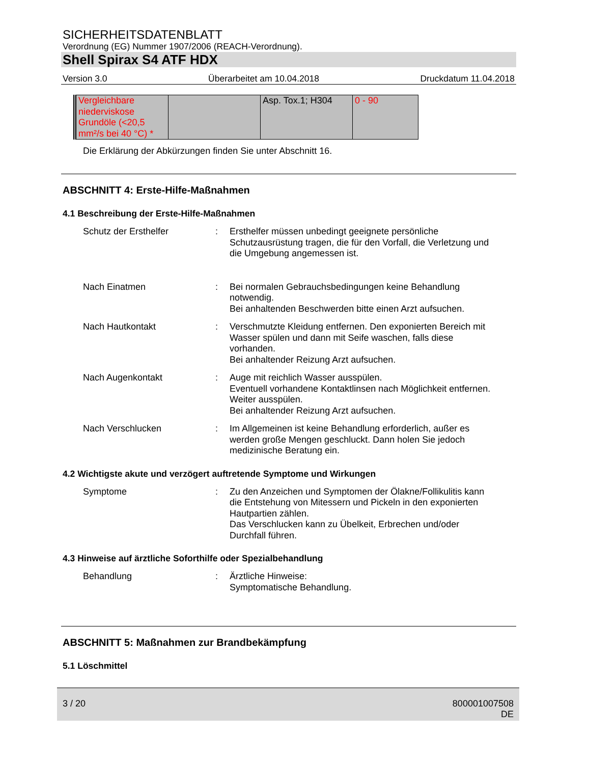SICHERHEITSDATENBLATT
Verordnung (EG) Nummer 1907/2006 (REACH-Verordnung).
Shell Spirax S4 ATF HDX
Version 3.0 Überarbeitet am 10.04.2018 Druckdatum 11.04.2018
| Vergleichbare niederviskose Grundöle (<20,5 mm²/s bei 40 °C) * | | Asp. Tox.1; H304 | 0 - 90 |
Die Erklärung der Abkürzungen finden Sie unter Abschnitt 16.
ABSCHNITT 4: Erste-Hilfe-Maßnahmen
4.1 Beschreibung der Erste-Hilfe-Maßnahmen
Schutz der Ersthelfer : Ersthelfer müssen unbedingt geeignete persönliche Schutzausrüstung tragen, die für den Vorfall, die Verletzung und die Umgebung angemessen ist.
Nach Einatmen : Bei normalen Gebrauchsbedingungen keine Behandlung notwendig.
Bei anhaltenden Beschwerden bitte einen Arzt aufsuchen.
Nach Hautkontakt : Verschmutzte Kleidung entfernen. Den exponierten Bereich mit Wasser spülen und dann mit Seife waschen, falls diese vorhanden.
Bei anhaltender Reizung Arzt aufsuchen.
Nach Augenkontakt : Auge mit reichlich Wasser ausspülen.
Eventuell vorhandene Kontaktlinsen nach Möglichkeit entfernen. Weiter ausspülen.
Bei anhaltender Reizung Arzt aufsuchen.
Nach Verschlucken : Im Allgemeinen ist keine Behandlung erforderlich, außer es werden große Mengen geschluckt. Dann holen Sie jedoch medizinische Beratung ein.
4.2 Wichtigste akute und verzögert auftretende Symptome und Wirkungen
Symptome : Zu den Anzeichen und Symptomen der Ölakne/Follikulitis kann die Entstehung von Mitessern und Pickeln in den exponierten Hautpartien zählen.
Das Verschlucken kann zu Übelkeit, Erbrechen und/oder Durchfall führen.
4.3 Hinweise auf ärztliche Soforthilfe oder Spezialbehandlung
Behandlung : Ärztliche Hinweise:
Symptomatische Behandlung.
ABSCHNITT 5: Maßnahmen zur Brandbekämpfung
5.1 Löschmittel
3 / 20 800001007508
DE